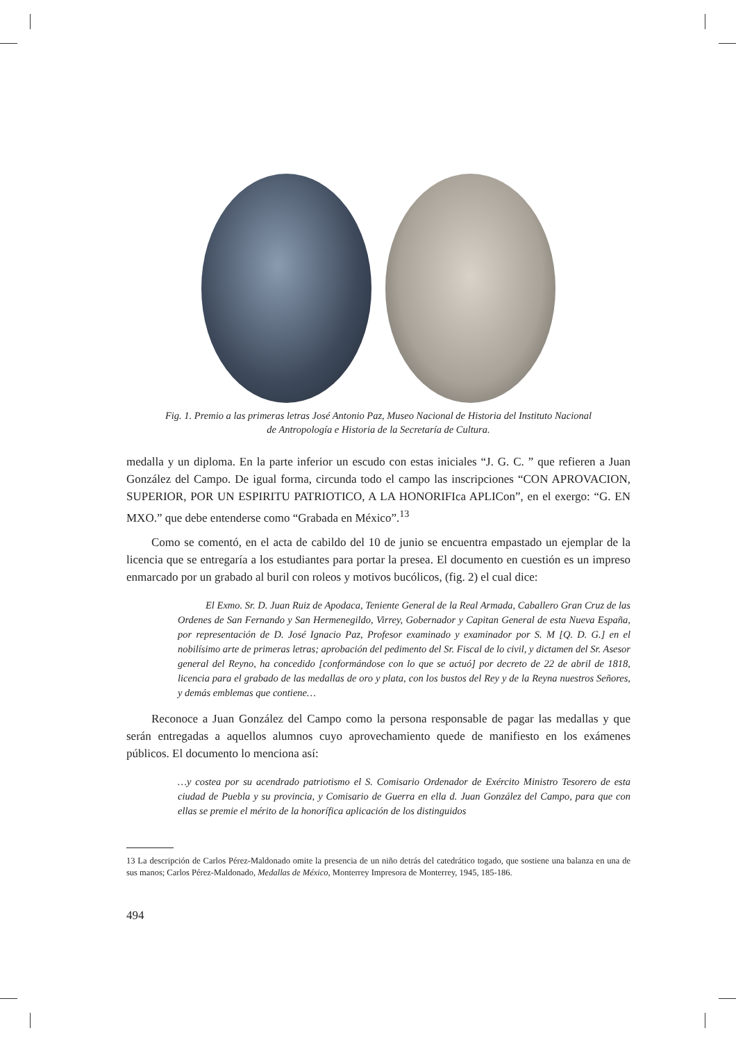Fig. 1. Premio a las primeras letras José Antonio Paz, Museo Nacional de Historia del Instituto Nacional
de Antropología e Historia de la Secretaría de Cultura.
medalla y un diploma. En la parte inferior un escudo con estas iniciales “J. G. C. ” que refieren a Juan González del Campo. De igual forma, circunda todo el campo las inscripciones “CON APROVACION, SUPERIOR, POR UN ESPIRITU PATRIOTICO, A LA HONORIFIca APLICon”, en el exergo: “G. EN MXO.” que debe entenderse como “Grabada en México”.<sup>13</sup>
Como se comentó, en el acta de cabildo del 10 de junio se encuentra empastado un ejemplar de la licencia que se entregaría a los estudiantes para portar la presea. El documento en cuestión es un impreso enmarcado por un grabado al buril con roleos y motivos bucólicos, (fig. 2) el cual dice:
El Exmo. Sr. D. Juan Ruiz de Apodaca, Teniente General de la Real Armada, Caballero Gran Cruz de las Ordenes de San Fernando y San Hermenegildo, Virrey, Gobernador y Capitan General de esta Nueva España, por representación de D. José Ignacio Paz, Profesor examinado y examinador por S. M [Q. D. G.] en el nobilísimo arte de primeras letras; aprobación del pedimento del Sr. Fiscal de lo civil, y dictamen del Sr. Asesor general del Reyno, ha concedido [conformándose con lo que se actuó] por decreto de 22 de abril de 1818, licencia para el grabado de las medallas de oro y plata, con los bustos del Rey y de la Reyna nuestros Señores, y demás emblemas que contiene…
Reconoce a Juan González del Campo como la persona responsable de pagar las medallas y que serán entregadas a aquellos alumnos cuyo aprovechamiento quede de manifiesto en los exámenes públicos. El documento lo menciona así:
…y costea por su acendrado patriotismo el S. Comisario Ordenador de Exército Ministro Tesorero de esta ciudad de Puebla y su provincia, y Comisario de Guerra en ella d. Juan González del Campo, para que con ellas se premie el mérito de la honorífica aplicación de los distinguidos
13 La descripción de Carlos Pérez-Maldonado omite la presencia de un niño detrás del catedrático togado, que sostiene una balanza en una de sus manos; Carlos Pérez-Maldonado, Medallas de México, Monterrey Impresora de Monterrey, 1945, 185-186.
494